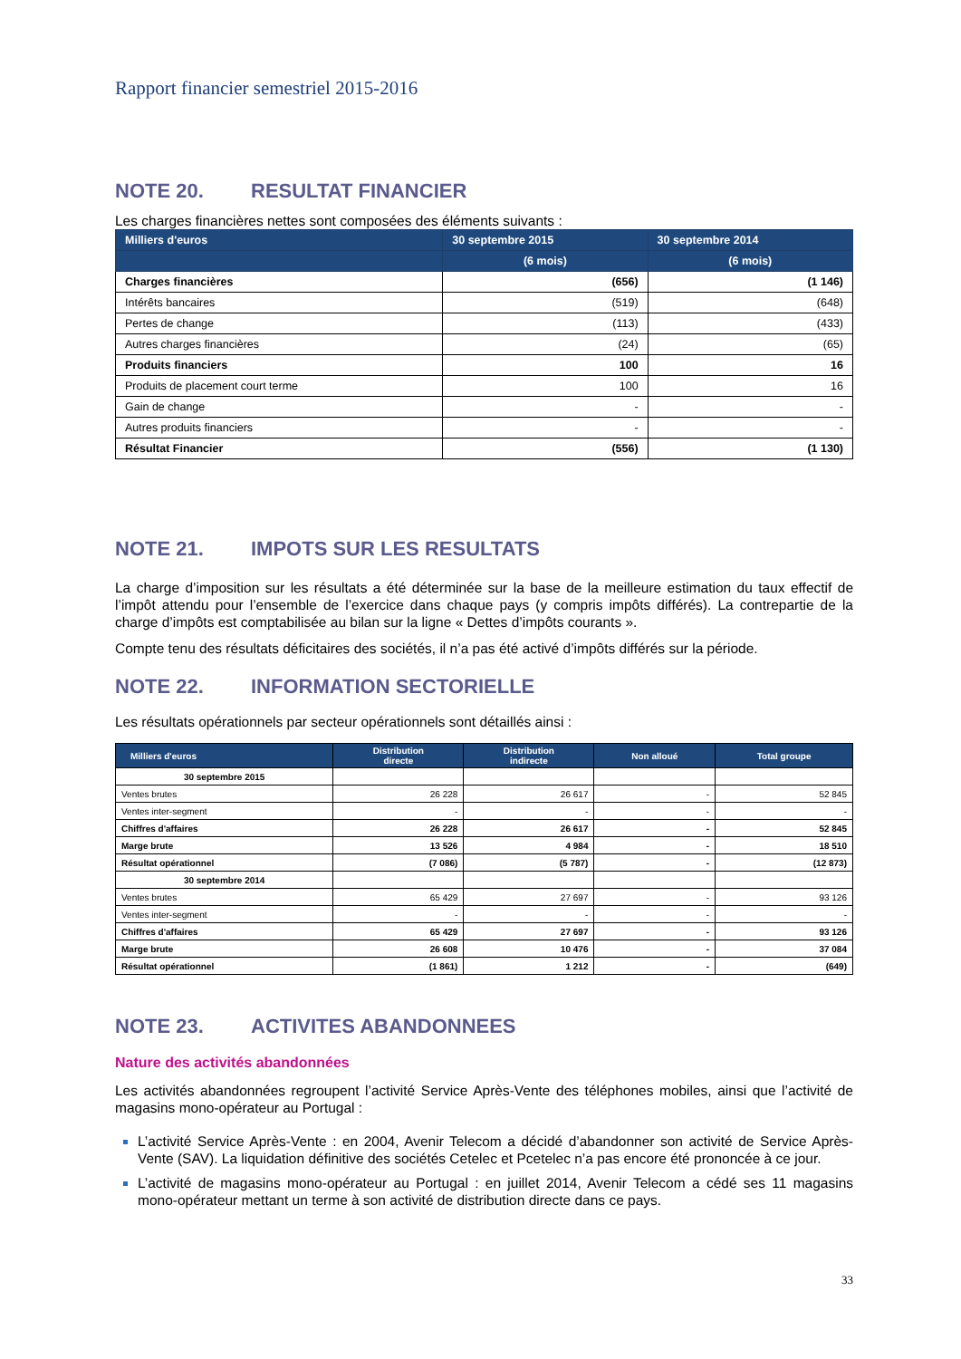Rapport financier semestriel 2015-2016
NOTE 20. RESULTAT FINANCIER
Les charges financières nettes sont composées des éléments suivants :
| Milliers d'euros | 30 septembre 2015 | 30 septembre 2014 |
| --- | --- | --- |
| | (6 mois) | (6 mois) |
| Charges financières | (656) | (1 146) |
| Intérêts bancaires | (519) | (648) |
| Pertes de change | (113) | (433) |
| Autres charges financières | (24) | (65) |
| Produits financiers | 100 | 16 |
| Produits de placement court terme | 100 | 16 |
| Gain de change | - | - |
| Autres produits financiers | - | - |
| Résultat Financier | (556) | (1 130) |
NOTE 21. IMPOTS SUR LES RESULTATS
La charge d’imposition sur les résultats a été déterminée sur la base de la meilleure estimation du taux effectif de l’impôt attendu pour l’ensemble de l’exercice dans chaque pays (y compris impôts différés). La contrepartie de la charge d’impôts est comptabilisée au bilan sur la ligne « Dettes d’impôts courants ».
Compte tenu des résultats déficitaires des sociétés, il n’a pas été activé d’impôts différés sur la période.
NOTE 22. INFORMATION SECTORIELLE
Les résultats opérationnels par secteur opérationnels sont détaillés ainsi :
| Milliers d'euros | Distribution directe | Distribution indirecte | Non alloué | Total groupe |
| --- | --- | --- | --- | --- |
| 30 septembre 2015 | | | | |
| Ventes brutes | 26 228 | 26 617 | - | 52 845 |
| Ventes inter-segment | - | - | - | - |
| Chiffres d'affaires | 26 228 | 26 617 | - | 52 845 |
| Marge brute | 13 526 | 4 984 | - | 18 510 |
| Résultat opérationnel | (7 086) | (5 787) | - | (12 873) |
| 30 septembre 2014 | | | | |
| Ventes brutes | 65 429 | 27 697 | - | 93 126 |
| Ventes inter-segment | - | - | - | - |
| Chiffres d'affaires | 65 429 | 27 697 | - | 93 126 |
| Marge brute | 26 608 | 10 476 | - | 37 084 |
| Résultat opérationnel | (1 861) | 1 212 | - | (649) |
NOTE 23. ACTIVITES ABANDONNEES
Nature des activités abandonnées
Les activités abandonnées regroupent l’activité Service Après-Vente des téléphones mobiles, ainsi que l’activité de magasins mono-opérateur au Portugal :
L’activité Service Après-Vente : en 2004, Avenir Telecom a décidé d’abandonner son activité de Service Après-Vente (SAV). La liquidation définitive des sociétés Cetelec et Pcetelec n’a pas encore été prononcée à ce jour.
L’activité de magasins mono-opérateur au Portugal : en juillet 2014, Avenir Telecom a cédé ses 11 magasins mono-opérateur mettant un terme à son activité de distribution directe dans ce pays.
33